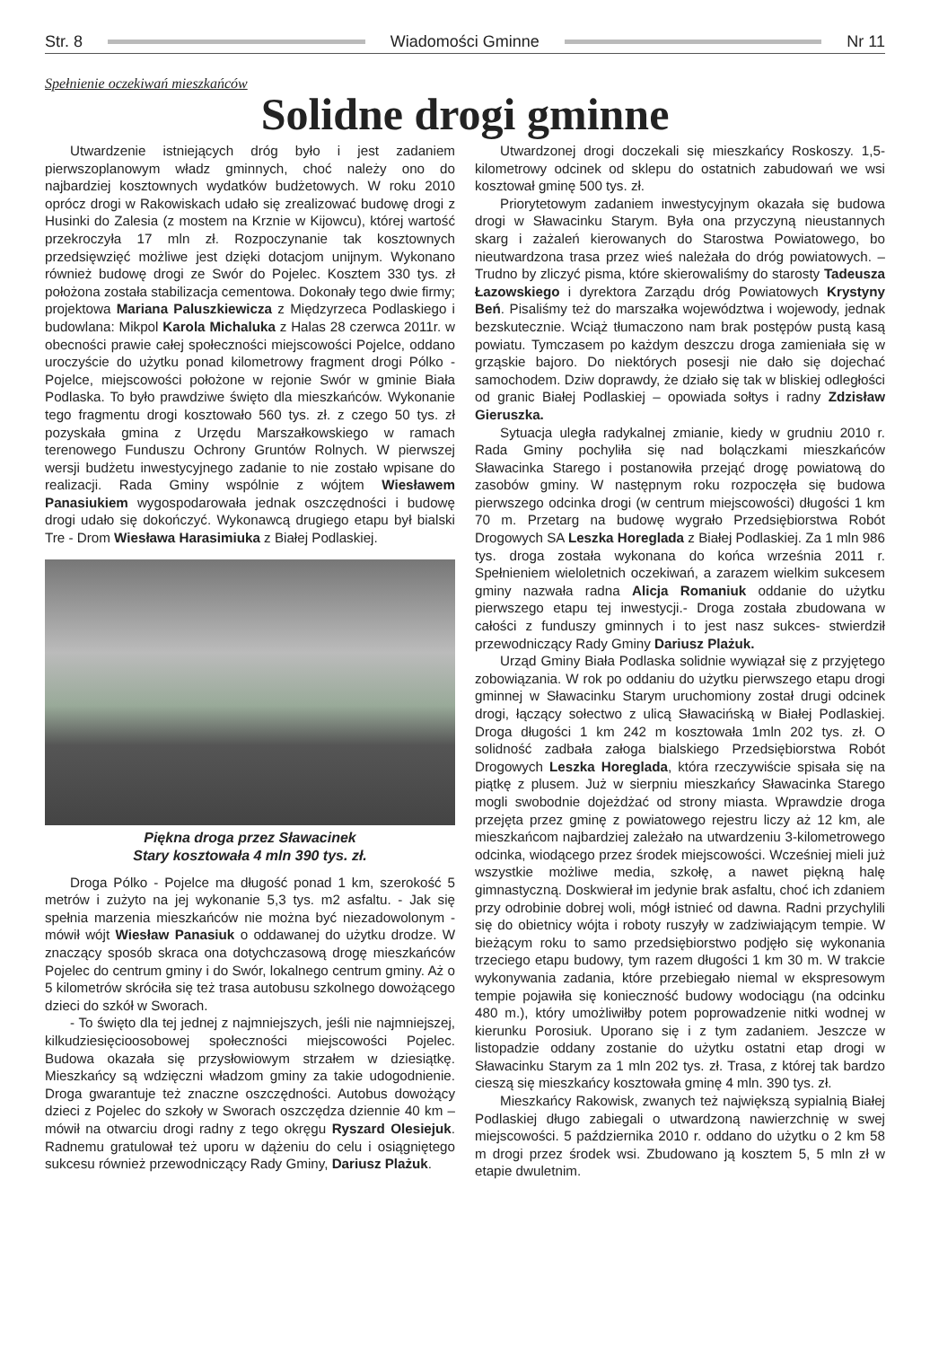Str. 8 Wiadomości Gminne Nr 11
Spełnienie oczekiwań mieszkańców
Solidne drogi gminne
Utwardzenie istniejących dróg było i jest zadaniem pierwszoplanowym władz gminnych, choć należy ono do najbardziej kosztownych wydatków budżetowych. W roku 2010 oprócz drogi w Rakowiskach udało się zrealizować budowę drogi z Husinki do Zalesia (z mostem na Krznie w Kijowcu), której wartość przekroczyła 17 mln zł. Rozpoczynanie tak kosztownych przedsięwzięć możliwe jest dzięki dotacjom unijnym. Wykonano również budowę drogi ze Swór do Pojelec. Kosztem 330 tys. zł położona została stabilizacja cementowa. Dokonały tego dwie firmy; projektowa Mariana Paluszkiewicza z Międzyrzeca Podlaskiego i budowlana: Mikpol Karola Michaluka z Halas 28 czerwca 2011r. w obecności prawie całej społeczności miejscowości Pojelce, oddano uroczyście do użytku ponad kilometrowy fragment drogi Pólko - Pojelce, miejscowości położone w rejonie Swór w gminie Biała Podlaska. To było prawdziwe święto dla mieszkańców. Wykonanie tego fragmentu drogi kosztowało 560 tys. zł. z czego 50 tys. zł pozyskała gmina z Urzędu Marszałkowskiego w ramach terenowego Funduszu Ochrony Gruntów Rolnych. W pierwszej wersji budżetu inwestycyjnego zadanie to nie zostało wpisane do realizacji. Rada Gminy wspólnie z wójtem Wiesławem Panasiukiem wygospodarowała jednak oszczędności i budowę drogi udało się dokończyć. Wykonawcą drugiego etapu był bialski Tre - Drom Wiesława Harasimiuka z Białej Podlaskiej.
Piękna droga przez Sławacinek
Stary kosztowała 4 mln 390 tys. zł.
Droga Pólko - Pojelce ma długość ponad 1 km, szerokość 5 metrów i zużyto na jej wykonanie 5,3 tys. m2 asfaltu. - Jak się spełnia marzenia mieszkańców nie można być niezadowolonym - mówił wójt Wiesław Panasiuk o oddawanej do użytku drodze. W znaczący sposób skraca ona dotychczasową drogę mieszkańców Pojelec do centrum gminy i do Swór, lokalnego centrum gminy. Aż o 5 kilometrów skróciła się też trasa autobusu szkolnego dowożącego dzieci do szkół w Sworach.
- To święto dla tej jednej z najmniejszych, jeśli nie najmniejszej, kilkudziesięcioosobowej społeczności miejscowości Pojelec. Budowa okazała się przysłowiowym strzałem w dziesiątkę. Mieszkańcy są wdzięczni władzom gminy za takie udogodnienie. Droga gwarantuje też znaczne oszczędności. Autobus dowożący dzieci z Pojelec do szkoły w Sworach oszczędza dziennie 40 km – mówił na otwarciu drogi radny z tego okręgu Ryszard Olesiejuk. Radnemu gratulował też uporu w dążeniu do celu i osiągniętego sukcesu również przewodniczący Rady Gminy, Dariusz Plażuk.
Utwardzonej drogi doczekali się mieszkańcy Roskoszy. 1,5- kilometrowy odcinek od sklepu do ostatnich zabudowań we wsi kosztował gminę 500 tys. zł.
Priorytetowym zadaniem inwestycyjnym okazała się budowa drogi w Sławacinku Starym. Była ona przyczyną nieustannych skarg i zażaleń kierowanych do Starostwa Powiatowego, bo nieutwardzona trasa przez wieś należała do dróg powiatowych. – Trudno by zliczyć pisma, które skierowaliśmy do starosty Tadeusza Łazowskiego i dyrektora Zarządu dróg Powiatowych Krystyny Beń. Pisaliśmy też do marszałka województwa i wojewody, jednak bezskutecznie. Wciąż tłumaczono nam brak postępów pustą kasą powiatu. Tymczasem po każdym deszczu droga zamieniała się w grząskie bajoro. Do niektórych posesji nie dało się dojechać samochodem. Dziw doprawdy, że działo się tak w bliskiej odległości od granic Białej Podlaskiej – opowiada sołtys i radny Zdzisław Gieruszka.
Sytuacja uległa radykalnej zmianie, kiedy w grudniu 2010 r. Rada Gminy pochyliła się nad bolączkami mieszkańców Sławacinka Starego i postanowiła przejąć drogę powiatową do zasobów gminy. W następnym roku rozpoczęła się budowa pierwszego odcinka drogi (w centrum miejscowości) długości 1 km 70 m. Przetarg na budowę wygrało Przedsiębiorstwa Robót Drogowych SA Leszka Horeglada z Białej Podlaskiej. Za 1 mln 986 tys. droga została wykonana do końca września 2011 r. Spełnieniem wieloletnich oczekiwań, a zarazem wielkim sukcesem gminy nazwała radna Alicja Romaniuk oddanie do użytku pierwszego etapu tej inwestycji.- Droga została zbudowana w całości z funduszy gminnych i to jest nasz sukces- stwierdził przewodniczący Rady Gminy Dariusz Plażuk.
Urząd Gminy Biała Podlaska solidnie wywiązał się z przyjętego zobowiązania. W rok po oddaniu do użytku pierwszego etapu drogi gminnej w Sławacinku Starym uruchomiony został drugi odcinek drogi, łączący sołectwo z ulicą Sławacińską w Białej Podlaskiej. Droga długości 1 km 242 m kosztowała 1mln 202 tys. zł. O solidność zadbała załoga bialskiego Przedsiębiorstwa Robót Drogowych Leszka Horeglada, która rzeczywiście spisała się na piątkę z plusem. Już w sierpniu mieszkańcy Sławacinka Starego mogli swobodnie dojeżdżać od strony miasta. Wprawdzie droga przejęta przez gminę z powiatowego rejestru liczy aż 12 km, ale mieszkańcom najbardziej zależało na utwardzeniu 3-kilometrowego odcinka, wiodącego przez środek miejscowości. Wcześniej mieli już wszystkie możliwe media, szkołę, a nawet piękną halę gimnastyczną. Doskwierał im jedynie brak asfaltu, choć ich zdaniem przy odrobinie dobrej woli, mógł istnieć od dawna. Radni przychylili się do obietnicy wójta i roboty ruszyły w zadziwiającym tempie. W bieżącym roku to samo przedsiębiorstwo podjęło się wykonania trzeciego etapu budowy, tym razem długości 1 km 30 m. W trakcie wykonywania zadania, które przebiegało niemal w ekspresowym tempie pojawiła się konieczność budowy wodociągu (na odcinku 480 m.), który umożliwiłby potem poprowadzenie nitki wodnej w kierunku Porosiuk. Uporano się i z tym zadaniem. Jeszcze w listopadzie oddany zostanie do użytku ostatni etap drogi w Sławacinku Starym za 1 mln 202 tys. zł. Trasa, z której tak bardzo cieszą się mieszkańcy kosztowała gminę 4 mln. 390 tys. zł.
Mieszkańcy Rakowisk, zwanych też największą sypialnią Białej Podlaskiej długo zabiegali o utwardzoną nawierzchnię w swej miejscowości. 5 października 2010 r. oddano do użytku o 2 km 58 m drogi przez środek wsi. Zbudowano ją kosztem 5, 5 mln zł w etapie dwuletnim.